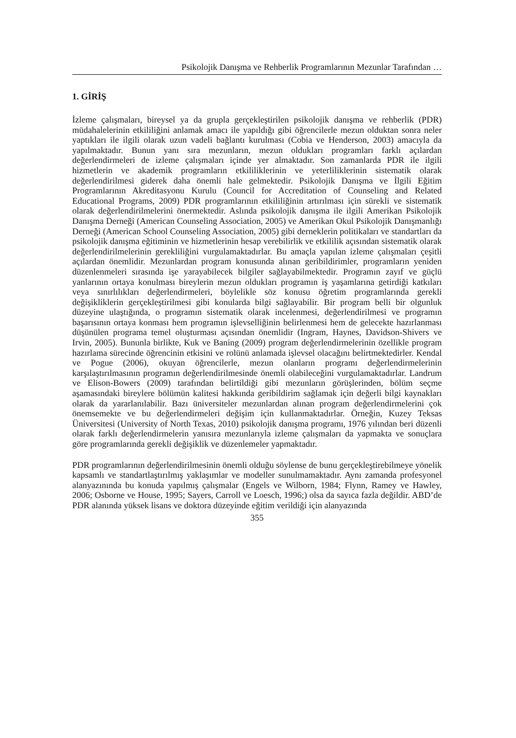Psikolojik Danışma ve Rehberlik Programlarının Mezunlar Tarafından …
1. GİRİŞ
İzleme çalışmaları, bireysel ya da grupla gerçekleştirilen psikolojik danışma ve rehberlik (PDR) müdahalelerinin etkililiğini anlamak amacı ile yapıldığı gibi öğrencilerle mezun olduktan sonra neler yaptıkları ile ilgili olarak uzun vadeli bağlantı kurulması (Cobia ve Henderson, 2003) amacıyla da yapılmaktadır. Bunun yanı sıra mezunların, mezun oldukları programları farklı açılardan değerlendirmeleri de izleme çalışmaları içinde yer almaktadır. Son zamanlarda PDR ile ilgili hizmetlerin ve akademik programların etkililiklerinin ve yeterliliklerinin sistematik olarak değerlendirilmesi giderek daha önemli hale gelmektedir. Psikolojik Danışma ve İlgili Eğitim Programlarının Akreditasyonu Kurulu (Council for Accreditation of Counseling and Related Educational Programs, 2009) PDR programlarının etkililiğinin artırılması için sürekli ve sistematik olarak değerlendirilmelerini önermektedir. Aslında psikolojik danışma ile ilgili Amerikan Psikolojik Danışma Derneği (American Counseling Association, 2005) ve Amerikan Okul Psikolojik Danışmanlığı Derneği (American School Counseling Association, 2005) gibi derneklerin politikaları ve standartları da psikolojik danışma eğitiminin ve hizmetlerinin hesap verebilirlik ve etkililik açısından sistematik olarak değerlendirilmelerinin gerekliliğini vurgulamaktadırlar. Bu amaçla yapılan izleme çalışmaları çeşitli açılardan önemlidir. Mezunlardan program konusunda alınan geribildirimler, programların yeniden düzenlenmeleri sırasında işe yarayabilecek bilgiler sağlayabilmektedir. Programın zayıf ve güçlü yanlarının ortaya konulması bireylerin mezun oldukları programın iş yaşamlarına getirdiği katkıları veya sınırlılıkları değerlendirmeleri, böylelikle söz konusu öğretim programlarında gerekli değişikliklerin gerçekleştirilmesi gibi konularda bilgi sağlayabilir. Bir program belli bir olgunluk düzeyine ulaştığında, o programın sistematik olarak incelenmesi, değerlendirilmesi ve programın başarısının ortaya konması hem programın işlevselliğinin belirlenmesi hem de gelecekte hazırlanması düşünülen programa temel oluşturması açısından önemlidir (Ingram, Haynes, Davidson-Shivers ve Irvin, 2005). Bununla birlikte, Kuk ve Baning (2009) program değerlendirmelerinin özellikle program hazırlama sürecinde öğrencinin etkisini ve rolünü anlamada işlevsel olacağını belirtmektedirler. Kendal ve Pogue (2006), okuyan öğrencilerle, mezun olanların programı değerlendirmelerinin karşılaştırılmasının programın değerlendirilmesinde önemli olabileceğini vurgulamaktadırlar. Landrum ve Elison-Bowers (2009) tarafından belirtildiği gibi mezunların görüşlerinden, bölüm seçme aşamasındaki bireylere bölümün kalitesi hakkında geribildirim sağlamak için değerli bilgi kaynakları olarak da yararlanılabilir. Bazı üniversiteler mezunlardan alınan program değerlendirmelerini çok önemsemekte ve bu değerlendirmeleri değişim için kullanmaktadırlar. Örneğin, Kuzey Teksas Üniversitesi (University of North Texas, 2010) psikolojik danışma programı, 1976 yılından beri düzenli olarak farklı değerlendirmelerin yanısıra mezunlarıyla izleme çalışmaları da yapmakta ve sonuçlara göre programlarında gerekli değişiklik ve düzenlemeler yapmaktadır.
PDR programlarının değerlendirilmesinin önemli olduğu söylense de bunu gerçekleştirebilmeye yönelik kapsamlı ve standartlaştırılmış yaklaşımlar ve modeller sunulmamaktadır. Aynı zamanda profesyonel alanyazınında bu konuda yapılmış çalışmalar (Engels ve Wilborn, 1984; Flynn, Ramey ve Hawley, 2006; Osborne ve House, 1995; Sayers, Carroll ve Loesch, 1996;) olsa da sayıca fazla değildir. ABD’de PDR alanında yüksek lisans ve doktora düzeyinde eğitim verildiği için alanyazında
355